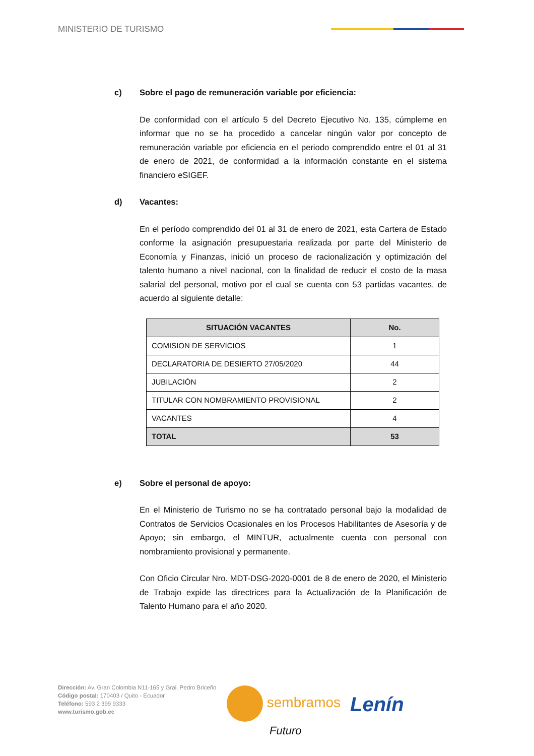MINISTERIO DE TURISMO
c) Sobre el pago de remuneración variable por eficiencia:
De conformidad con el artículo 5 del Decreto Ejecutivo No. 135, cúmpleme en informar que no se ha procedido a cancelar ningún valor por concepto de remuneración variable por eficiencia en el periodo comprendido entre el 01 al 31 de enero de 2021, de conformidad a la información constante en el sistema financiero eSIGEF.
d) Vacantes:
En el período comprendido del 01 al 31 de enero de 2021, esta Cartera de Estado conforme la asignación presupuestaria realizada por parte del Ministerio de Economía y Finanzas, inició un proceso de racionalización y optimización del talento humano a nivel nacional, con la finalidad de reducir el costo de la masa salarial del personal, motivo por el cual se cuenta con 53 partidas vacantes, de acuerdo al siguiente detalle:
| SITUACIÓN VACANTES | No. |
| --- | --- |
| COMISION DE SERVICIOS | 1 |
| DECLARATORIA DE DESIERTO 27/05/2020 | 44 |
| JUBILACIÓN | 2 |
| TITULAR CON NOMBRAMIENTO PROVISIONAL | 2 |
| VACANTES | 4 |
| TOTAL | 53 |
e) Sobre el personal de apoyo:
En el Ministerio de Turismo no se ha contratado personal bajo la modalidad de Contratos de Servicios Ocasionales en los Procesos Habilitantes de Asesoría y de Apoyo; sin embargo, el MINTUR, actualmente cuenta con personal con nombramiento provisional y permanente.
Con Oficio Circular Nro. MDT-DSG-2020-0001 de 8 de enero de 2020, el Ministerio de Trabajo expide las directrices para la Actualización de la Planificación de Talento Humano para el año 2020.
Dirección: Av. Gran Colombia N11-165 y Gral. Pedro Briceño
Código postal: 170403 / Quito - Ecuador
Teléfono: 593 2 399 9333
www.turismo.gob.ec
sembramos
Futuro
Lenín